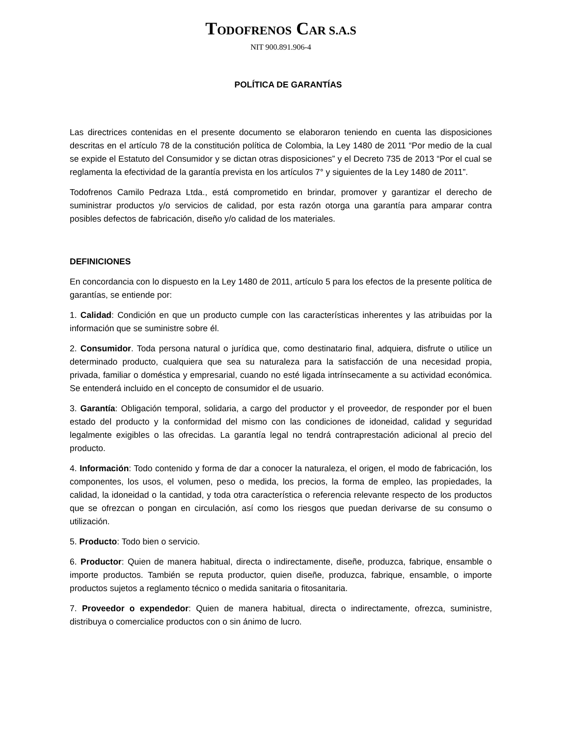TODOFRENOS CAR S.A.S
NIT 900.891.906-4
POLÍTICA DE GARANTÍAS
Las directrices contenidas en el presente documento se elaboraron teniendo en cuenta las disposiciones descritas en el artículo 78 de la constitución política de Colombia, la Ley 1480 de 2011 “Por medio de la cual se expide el Estatuto del Consumidor y se dictan otras disposiciones” y el Decreto 735 de 2013 “Por el cual se reglamenta la efectividad de la garantía prevista en los artículos 7° y siguientes de la Ley 1480 de 2011”.
Todofrenos Camilo Pedraza Ltda., está comprometido en brindar, promover y garantizar el derecho de suministrar productos y/o servicios de calidad, por esta razón otorga una garantía para amparar contra posibles defectos de fabricación, diseño y/o calidad de los materiales.
DEFINICIONES
En concordancia con lo dispuesto en la Ley 1480 de 2011, artículo 5 para los efectos de la presente política de garantías, se entiende por:
1. Calidad: Condición en que un producto cumple con las características inherentes y las atribuidas por la información que se suministre sobre él.
2. Consumidor. Toda persona natural o jurídica que, como destinatario final, adquiera, disfrute o utilice un determinado producto, cualquiera que sea su naturaleza para la satisfacción de una necesidad propia, privada, familiar o doméstica y empresarial, cuando no esté ligada intrínsecamente a su actividad económica. Se entenderá incluido en el concepto de consumidor el de usuario.
3. Garantía: Obligación temporal, solidaria, a cargo del productor y el proveedor, de responder por el buen estado del producto y la conformidad del mismo con las condiciones de idoneidad, calidad y seguridad legalmente exigibles o las ofrecidas. La garantía legal no tendrá contraprestación adicional al precio del producto.
4. Información: Todo contenido y forma de dar a conocer la naturaleza, el origen, el modo de fabricación, los componentes, los usos, el volumen, peso o medida, los precios, la forma de empleo, las propiedades, la calidad, la idoneidad o la cantidad, y toda otra característica o referencia relevante respecto de los productos que se ofrezcan o pongan en circulación, así como los riesgos que puedan derivarse de su consumo o utilización.
5. Producto: Todo bien o servicio.
6. Productor: Quien de manera habitual, directa o indirectamente, diseñe, produzca, fabrique, ensamble o importe productos. También se reputa productor, quien diseñe, produzca, fabrique, ensamble, o importe productos sujetos a reglamento técnico o medida sanitaria o fitosanitaria.
7. Proveedor o expendedor: Quien de manera habitual, directa o indirectamente, ofrezca, suministre, distribuya o comercialice productos con o sin ánimo de lucro.